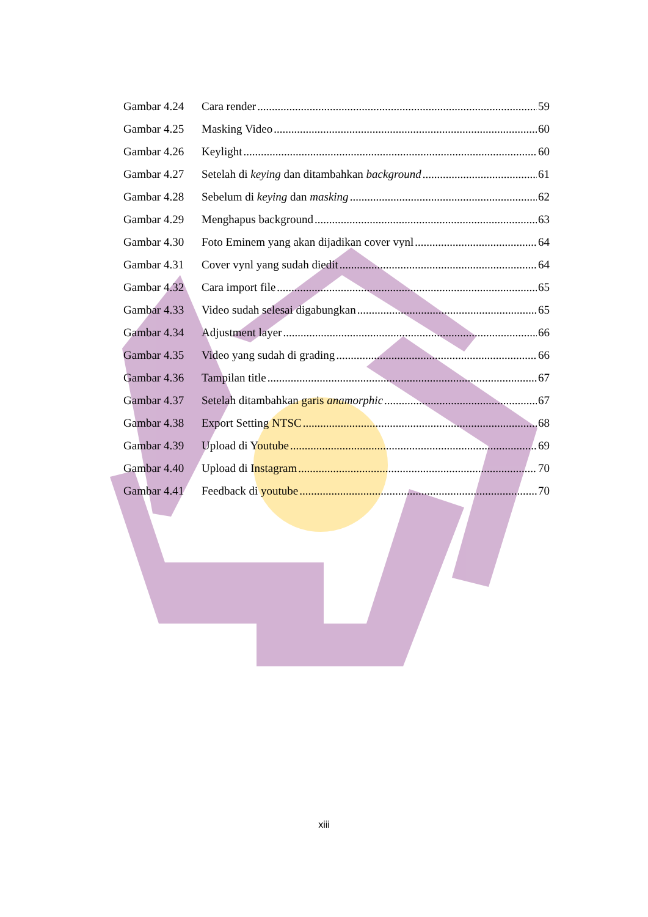Gambar 4.24 Cara render 59
Gambar 4.25 Masking Video 60
Gambar 4.26 Keylight 60
Gambar 4.27 Setelah di keying dan ditambahkan background 61
Gambar 4.28 Sebelum di keying dan masking 62
Gambar 4.29 Menghapus background 63
Gambar 4.30 Foto Eminem yang akan dijadikan cover vynl 64
Gambar 4.31 Cover vynl yang sudah diedit 64
Gambar 4.32 Cara import file 65
Gambar 4.33 Video sudah selesai digabungkan 65
Gambar 4.34 Adjustment layer 66
Gambar 4.35 Video yang sudah di grading 66
Gambar 4.36 Tampilan title 67
Gambar 4.37 Setelah ditambahkan garis anamorphic 67
Gambar 4.38 Export Setting NTSC 68
Gambar 4.39 Upload di Youtube 69
Gambar 4.40 Upload di Instagram 70
Gambar 4.41 Feedback di youtube 70
xiii